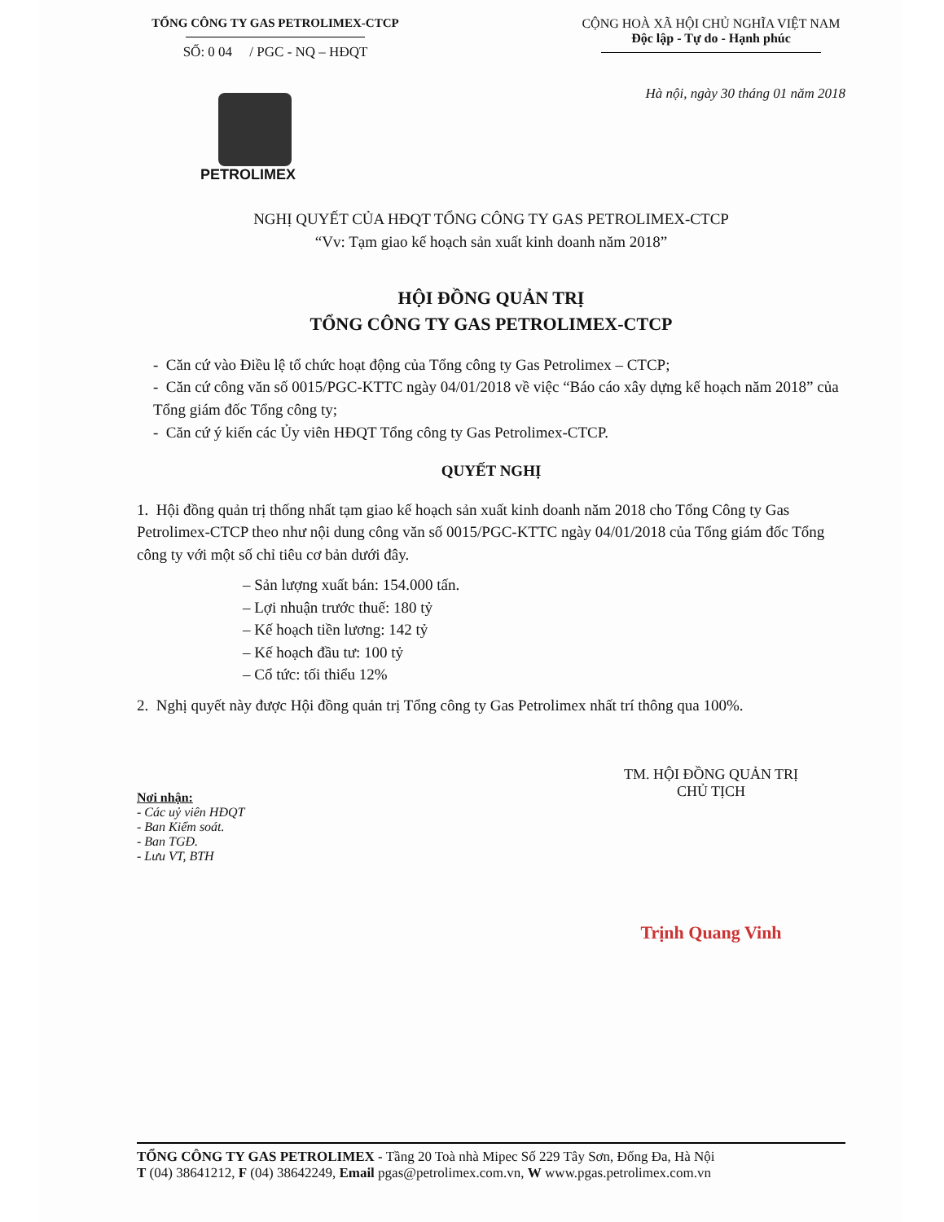TỔNG CÔNG TY GAS PETROLIMEX-CTCP
SỐ: 0 04 / PGC - NQ – HĐQT
CỘNG HOÀ XÃ HỘI CHỦ NGHĨA VIỆT NAM
Độc lập - Tự do - Hạnh phúc
PETROLIMEX
Hà nội, ngày 30 tháng 01 năm 2018
NGHỊ QUYẾT CỦA HĐQT TỔNG CÔNG TY GAS PETROLIMEX-CTCP
“Vv: Tạm giao kế hoạch sản xuất kinh doanh năm 2018”
HỘI ĐỒNG QUẢN TRỊ
TỔNG CÔNG TY GAS PETROLIMEX-CTCP
- Căn cứ vào Điều lệ tổ chức hoạt động của Tổng công ty Gas Petrolimex – CTCP;
- Căn cứ công văn số 0015/PGC-KTTC ngày 04/01/2018 về việc “Báo cáo xây dựng kế hoạch năm 2018” của Tổng giám đốc Tổng công ty;
- Căn cứ ý kiến các Ủy viên HĐQT Tổng công ty Gas Petrolimex-CTCP.
QUYẾT NGHỊ
1. Hội đồng quản trị thống nhất tạm giao kế hoạch sản xuất kinh doanh năm 2018 cho Tổng Công ty Gas Petrolimex-CTCP theo như nội dung công văn số 0015/PGC-KTTC ngày 04/01/2018 của Tổng giám đốc Tổng công ty với một số chỉ tiêu cơ bản dưới đây.
– Sản lượng xuất bán: 154.000 tấn.
– Lợi nhuận trước thuế: 180 tỷ
– Kế hoạch tiền lương: 142 tỷ
– Kế hoạch đầu tư: 100 tỷ
– Cổ tức: tối thiểu 12%
2. Nghị quyết này được Hội đồng quản trị Tổng công ty Gas Petrolimex nhất trí thông qua 100%.
Nơi nhận:
- Các uỷ viên HĐQT
- Ban Kiểm soát.
- Ban TGĐ.
- Lưu VT, BTH
TM. HỘI ĐỒNG QUẢN TRỊ
CHỦ TỊCH
Trịnh Quang Vinh
TỔNG CÔNG TY GAS PETROLIMEX - Tầng 20 Toà nhà Mipec Số 229 Tây Sơn, Đống Đa, Hà Nội
T (04) 38641212, F (04) 38642249, Email pgas@petrolimex.com.vn, W www.pgas.petrolimex.com.vn